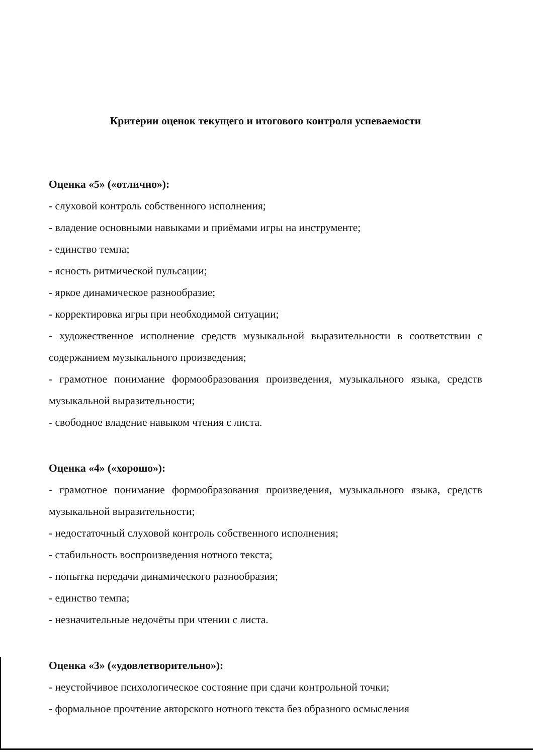Критерии оценок текущего и итогового контроля успеваемости
Оценка «5» («отлично»):
- слуховой контроль собственного исполнения;
- владение основными навыками и приёмами игры на инструменте;
- единство темпа;
- ясность ритмической пульсации;
- яркое динамическое разнообразие;
- корректировка игры при необходимой ситуации;
- художественное исполнение средств музыкальной выразительности в соответствии с содержанием музыкального произведения;
- грамотное понимание формообразования произведения, музыкального языка, средств музыкальной выразительности;
- свободное владение навыком чтения с листа.
Оценка «4» («хорошо»):
- грамотное понимание формообразования произведения, музыкального языка, средств музыкальной выразительности;
- недостаточный слуховой контроль собственного исполнения;
- стабильность воспроизведения нотного текста;
- попытка передачи динамического разнообразия;
- единство темпа;
- незначительные недочёты при чтении с листа.
Оценка «3» («удовлетворительно»):
- неустойчивое психологическое состояние при сдачи контрольной точки;
- формальное прочтение авторского нотного текста без образного осмысления